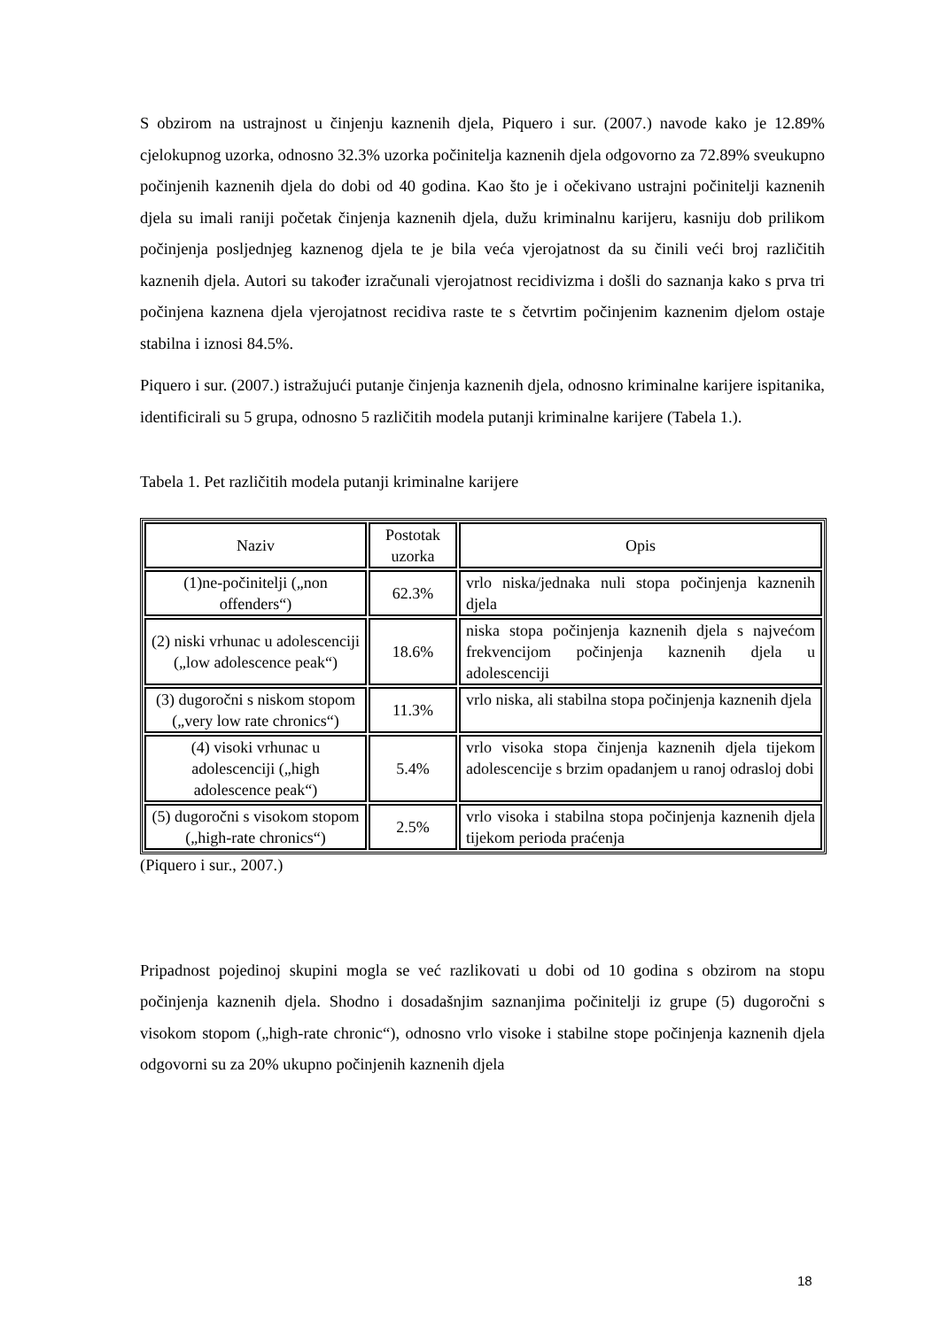S obzirom na ustrajnost u činjenju kaznenih djela, Piquero i sur. (2007.) navode kako je 12.89% cjelokupnog uzorka, odnosno 32.3% uzorka počinitelja kaznenih djela odgovorno za 72.89% sveukupno počinjenih kaznenih djela do dobi od 40 godina. Kao što je i očekivano ustrajni počinitelji kaznenih djela su imali raniji početak činjenja kaznenih djela, dužu kriminalnu karijeru, kasniju dob prilikom počinjenja posljednjeg kaznenog djela te je bila veća vjerojatnost da su činili veći broj različitih kaznenih djela. Autori su također izračunali vjerojatnost recidivizma i došli do saznanja kako s prva tri počinjena kaznena djela vjerojatnost recidiva raste te s četvrtim počinjenim kaznenim djelom ostaje stabilna i iznosi 84.5%.
Piquero i sur. (2007.) istražujući putanje činjenja kaznenih djela, odnosno kriminalne karijere ispitanika, identificirali su 5 grupa, odnosno 5 različitih modela putanji kriminalne karijere (Tabela 1.).
Tabela 1. Pet različitih modela putanji kriminalne karijere
| Naziv | Postotak uzorka | Opis |
| (1)ne-počinitelji („non offenders“) | 62.3% | vrlo niska/jednaka nuli stopa počinjenja kaznenih djela |
| (2) niski vrhunac u adolescenciji („low adolescence peak“) | 18.6% | niska stopa počinjenja kaznenih djela s najvećom frekvencijom počinjenja kaznenih djela u adolescenciji |
| (3) dugoročni s niskom stopom („very low rate chronics“) | 11.3% | vrlo niska, ali stabilna stopa počinjenja kaznenih djela |
| (4) visoki vrhunac u adolescenciji („high adolescence peak“) | 5.4% | vrlo visoka stopa činjenja kaznenih djela tijekom adolescencije s brzim opadanjem u ranoj odrasloj dobi |
| (5) dugoročni s visokom stopom („high-rate chronics“) | 2.5% | vrlo visoka i stabilna stopa počinjenja kaznenih djela tijekom perioda praćenja |
(Piquero i sur., 2007.)
Pripadnost pojedinoj skupini mogla se već razlikovati u dobi od 10 godina s obzirom na stopu počinjenja kaznenih djela. Shodno i dosadašnjim saznanjima počinitelji iz grupe (5) dugoročni s visokom stopom („high-rate chronic“), odnosno vrlo visoke i stabilne stope počinjenja kaznenih djela odgovorni su za 20% ukupno počinjenih kaznenih djela
18